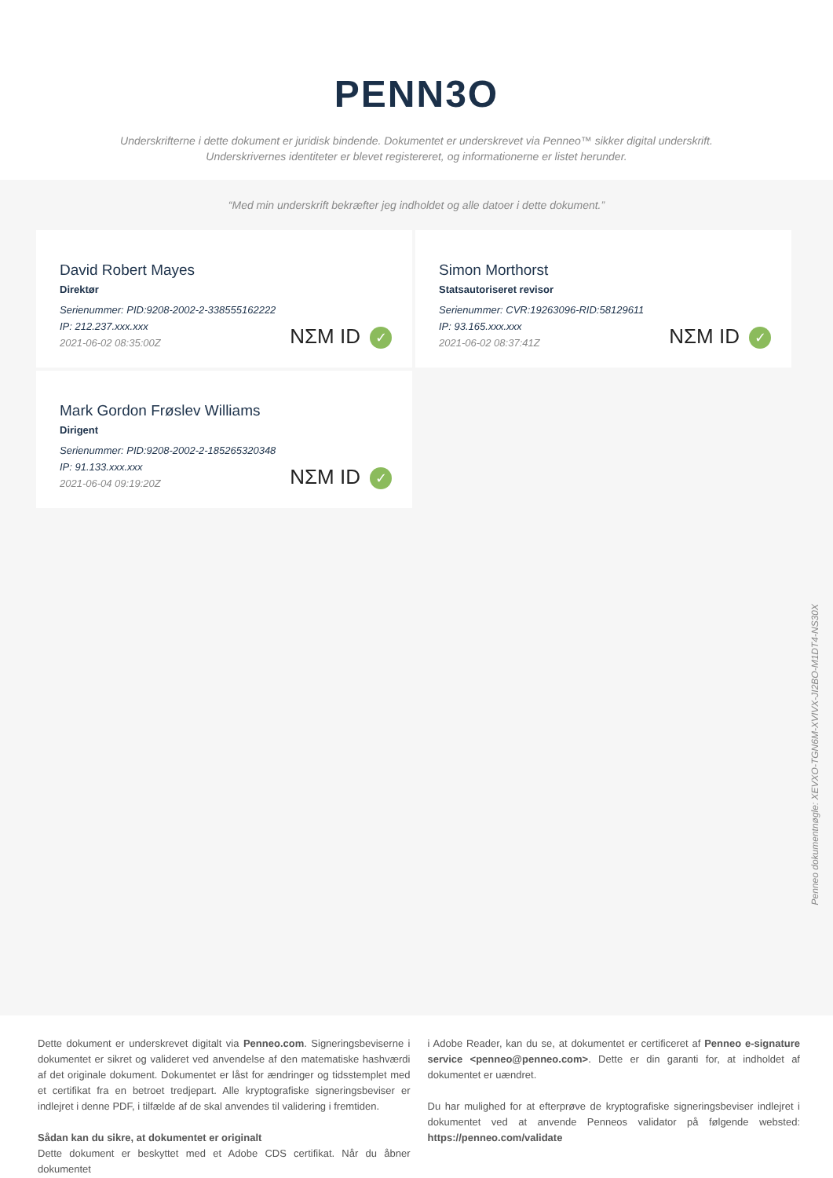PENN3O
Underskrifterne i dette dokument er juridisk bindende. Dokumentet er underskrevet via Penneo™ sikker digital underskrift.
Underskrivernes identiteter er blevet registereret, og informationerne er listet herunder.
“Med min underskrift bekræfter jeg indholdet og alle datoer i dette dokument.”
David Robert Mayes
Direktør
Serienummer: PID:9208-2002-2-338555162222
IP: 212.237.xxx.xxx
2021-06-02 08:35:00Z
NΣM ID ✓
Simon Morthorst
Statsautoriseret revisor
Serienummer: CVR:19263096-RID:58129611
IP: 93.165.xxx.xxx
2021-06-02 08:37:41Z
NΣM ID ✓
Mark Gordon Frøslev Williams
Dirigent
Serienummer: PID:9208-2002-2-185265320348
IP: 91.133.xxx.xxx
2021-06-04 09:19:20Z
NΣM ID ✓
Penneo dokumentnøgle: XEVXO-TGN6M-XVIVX-JI2BO-M1DT4-NS30X
Dette dokument er underskrevet digitalt via Penneo.com. Signeringsbeviserne i dokumentet er sikret og valideret ved anvendelse af den matematiske hashværdi af det originale dokument. Dokumentet er låst for ændringer og tidsstemplet med et certifikat fra en betroet tredjepart. Alle kryptografiske signeringsbeviser er indlejret i denne PDF, i tilfælde af de skal anvendes til validering i fremtiden.
Sådan kan du sikre, at dokumentet er originalt
Dette dokument er beskyttet med et Adobe CDS certifikat. Når du åbner dokumentet
i Adobe Reader, kan du se, at dokumentet er certificeret af Penneo e-signature service <penneo@penneo.com>. Dette er din garanti for, at indholdet af dokumentet er uændret.
Du har mulighed for at efterprøve de kryptografiske signeringsbeviser indlejret i dokumentet ved at anvende Penneos validator på følgende websted: https://penneo.com/validate